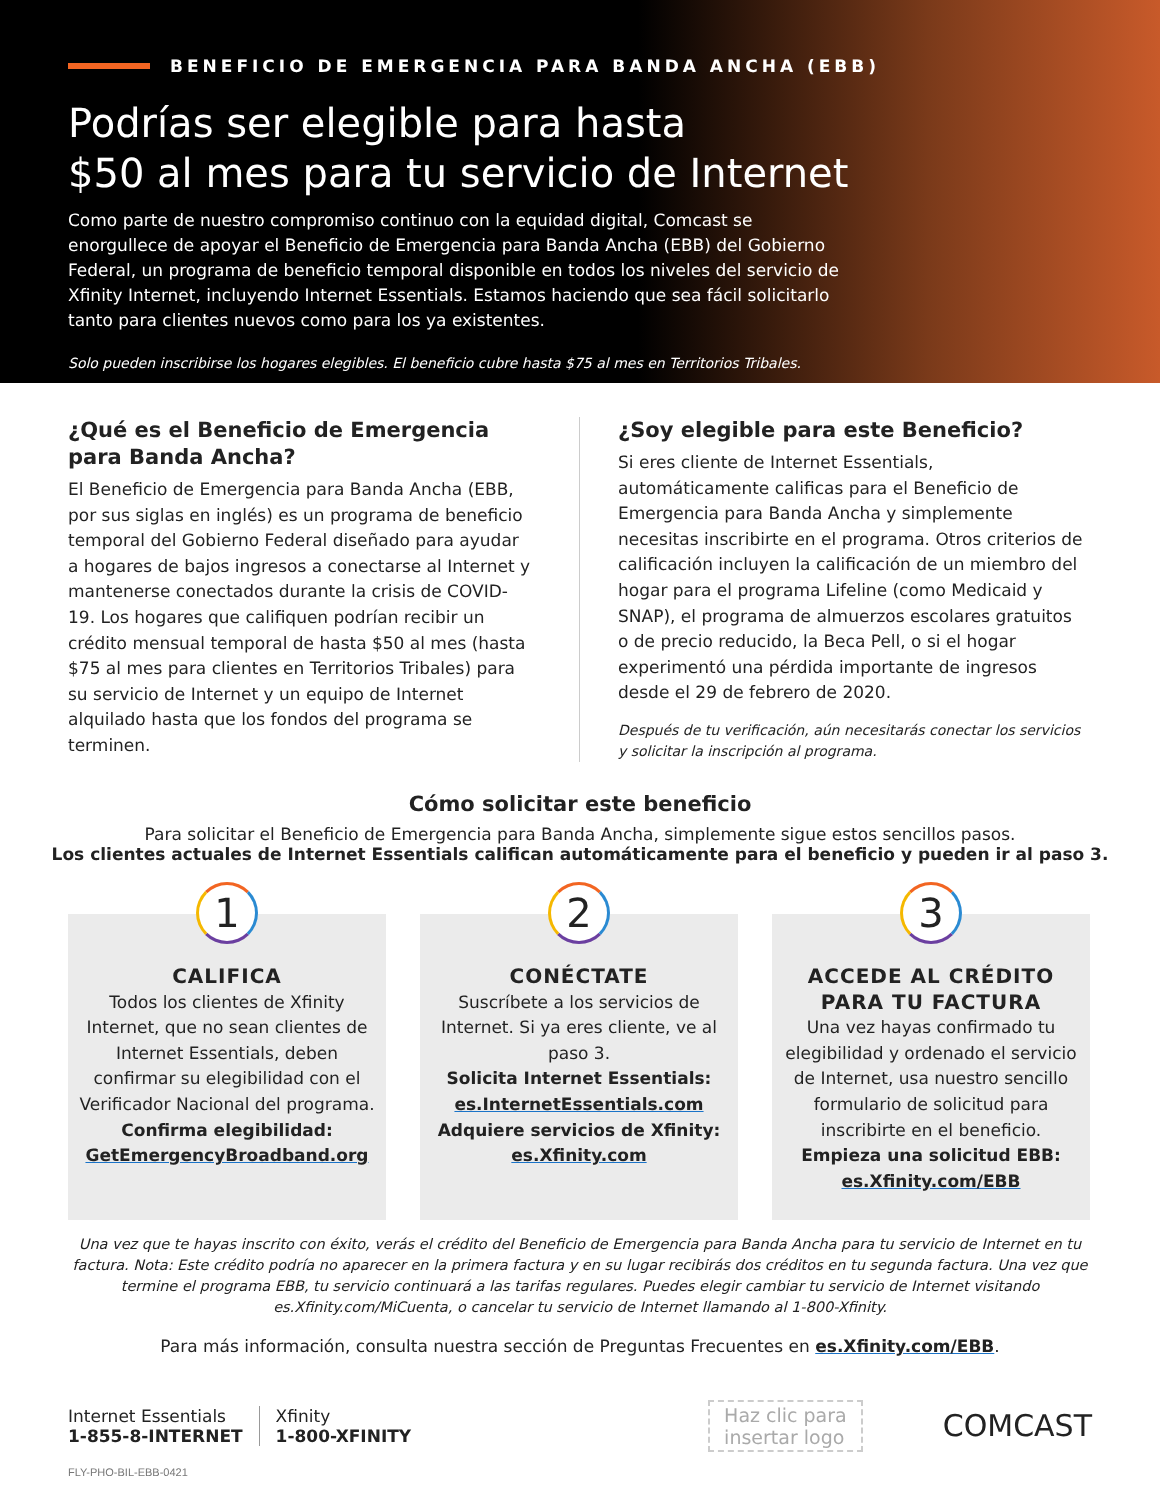BENEFICIO DE EMERGENCIA PARA BANDA ANCHA (EBB)
Podrías ser elegible para hasta
$50 al mes para tu servicio de Internet
Como parte de nuestro compromiso continuo con la equidad digital, Comcast se enorgullece de apoyar el Beneficio de Emergencia para Banda Ancha (EBB) del Gobierno Federal, un programa de beneficio temporal disponible en todos los niveles del servicio de Xfinity Internet, incluyendo Internet Essentials. Estamos haciendo que sea fácil solicitarlo tanto para clientes nuevos como para los ya existentes.
Solo pueden inscribirse los hogares elegibles. El beneficio cubre hasta $75 al mes en Territorios Tribales.
¿Qué es el Beneficio de Emergencia para Banda Ancha?
El Beneficio de Emergencia para Banda Ancha (EBB, por sus siglas en inglés) es un programa de beneficio temporal del Gobierno Federal diseñado para ayudar a hogares de bajos ingresos a conectarse al Internet y mantenerse conectados durante la crisis de COVID-19. Los hogares que califiquen podrían recibir un crédito mensual temporal de hasta $50 al mes (hasta $75 al mes para clientes en Territorios Tribales) para su servicio de Internet y un equipo de Internet alquilado hasta que los fondos del programa se terminen.
¿Soy elegible para este Beneficio?
Si eres cliente de Internet Essentials, automáticamente calificas para el Beneficio de Emergencia para Banda Ancha y simplemente necesitas inscribirte en el programa. Otros criterios de calificación incluyen la calificación de un miembro del hogar para el programa Lifeline (como Medicaid y SNAP), el programa de almuerzos escolares gratuitos o de precio reducido, la Beca Pell, o si el hogar experimentó una pérdida importante de ingresos desde el 29 de febrero de 2020.
Después de tu verificación, aún necesitarás conectar los servicios y solicitar la inscripción al programa.
Cómo solicitar este beneficio
Para solicitar el Beneficio de Emergencia para Banda Ancha, simplemente sigue estos sencillos pasos.
Los clientes actuales de Internet Essentials califican automáticamente para el beneficio y pueden ir al paso 3.
1
CALIFICA
Todos los clientes de Xfinity Internet, que no sean clientes de Internet Essentials, deben confirmar su elegibilidad con el Verificador Nacional del programa.
Confirma elegibilidad:
GetEmergencyBroadband.org
2
CONÉCTATE
Suscríbete a los servicios de Internet. Si ya eres cliente, ve al paso 3.
Solicita Internet Essentials:
es.InternetEssentials.com
Adquiere servicios de Xfinity:
es.Xfinity.com
3
ACCEDE AL CRÉDITO PARA TU FACTURA
Una vez hayas confirmado tu elegibilidad y ordenado el servicio de Internet, usa nuestro sencillo formulario de solicitud para inscribirte en el beneficio.
Empieza una solicitud EBB:
es.Xfinity.com/EBB
Una vez que te hayas inscrito con éxito, verás el crédito del Beneficio de Emergencia para Banda Ancha para tu servicio de Internet en tu factura. Nota: Este crédito podría no aparecer en la primera factura y en su lugar recibirás dos créditos en tu segunda factura. Una vez que termine el programa EBB, tu servicio continuará a las tarifas regulares. Puedes elegir cambiar tu servicio de Internet visitando es.Xfinity.com/MiCuenta, o cancelar tu servicio de Internet llamando al 1-800-Xfinity.
Para más información, consulta nuestra sección de Preguntas Frecuentes en es.Xfinity.com/EBB.
Internet Essentials
1-855-8-INTERNET
Xfinity
1-800-XFINITY
Haz clic para
insertar logo
COMCAST
FLY-PHO-BIL-EBB-0421